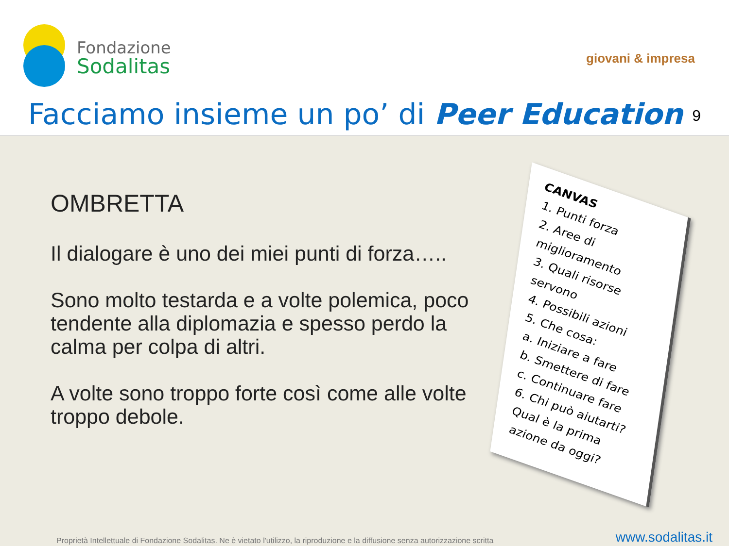Fondazione
Sodalitas
giovani & impresa
Facciamo insieme un po’ di Peer Education
9
OMBRETTA
Il dialogare è uno dei miei punti di forza…..
Sono molto testarda e a volte polemica, poco tendente alla diplomazia e spesso perdo la calma per colpa di altri.
A volte sono troppo forte così come alle volte troppo debole.
CANVAS
1. Punti forza
2. Aree di miglioramento
3. Quali risorse servono
4. Possibili azioni
5. Che cosa:
a. Iniziare a fare
b. Smettere di fare
c. Continuare fare
6. Chi può aiutarti?
Qual è la prima azione da oggi?
Proprietà Intellettuale di Fondazione Sodalitas. Ne è vietato l'utilizzo, la riproduzione e la diffusione senza autorizzazione scritta
www.sodalitas.it